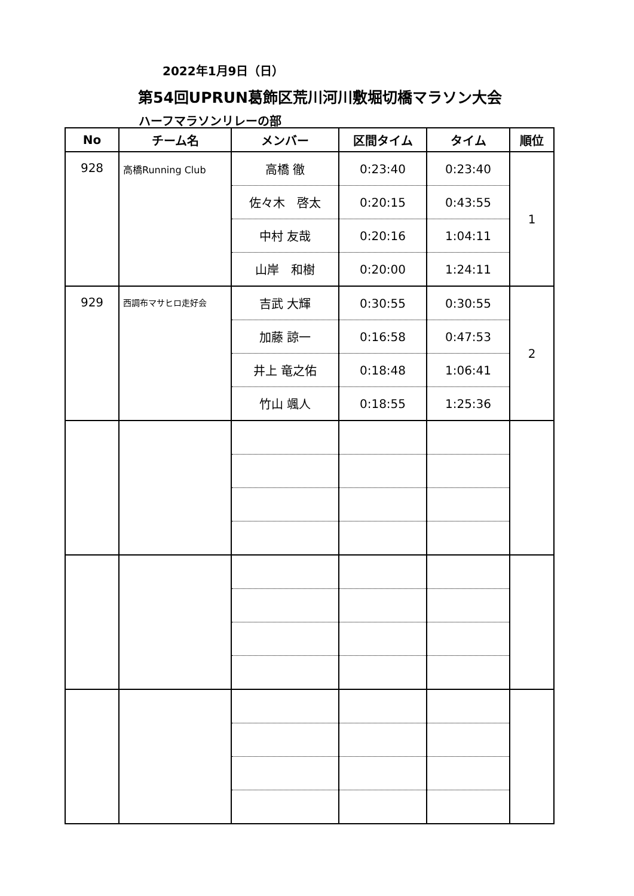2022年1月9日（日）
第54回UPRUN葛飾区荒川河川敷堀切橋マラソン大会
ハーフマラソンリレーの部
| No | チーム名 | メンバー | 区間タイム | タイム | 順位 |
| --- | --- | --- | --- | --- | --- |
| 928 | 高橋Running Club | 高橋 徹 | 0:23:40 | 0:23:40 | 1 |
| | | 佐々木 啓太 | 0:20:15 | 0:43:55 | |
| | | 中村 友哉 | 0:20:16 | 1:04:11 | |
| | | 山岸 和樹 | 0:20:00 | 1:24:11 | |
| 929 | 西調布マサヒロ走好会 | 吉武 大輝 | 0:30:55 | 0:30:55 | 2 |
| | | 加藤 諒一 | 0:16:58 | 0:47:53 | |
| | | 井上 竜之佑 | 0:18:48 | 1:06:41 | |
| | | 竹山 颯人 | 0:18:55 | 1:25:36 | |